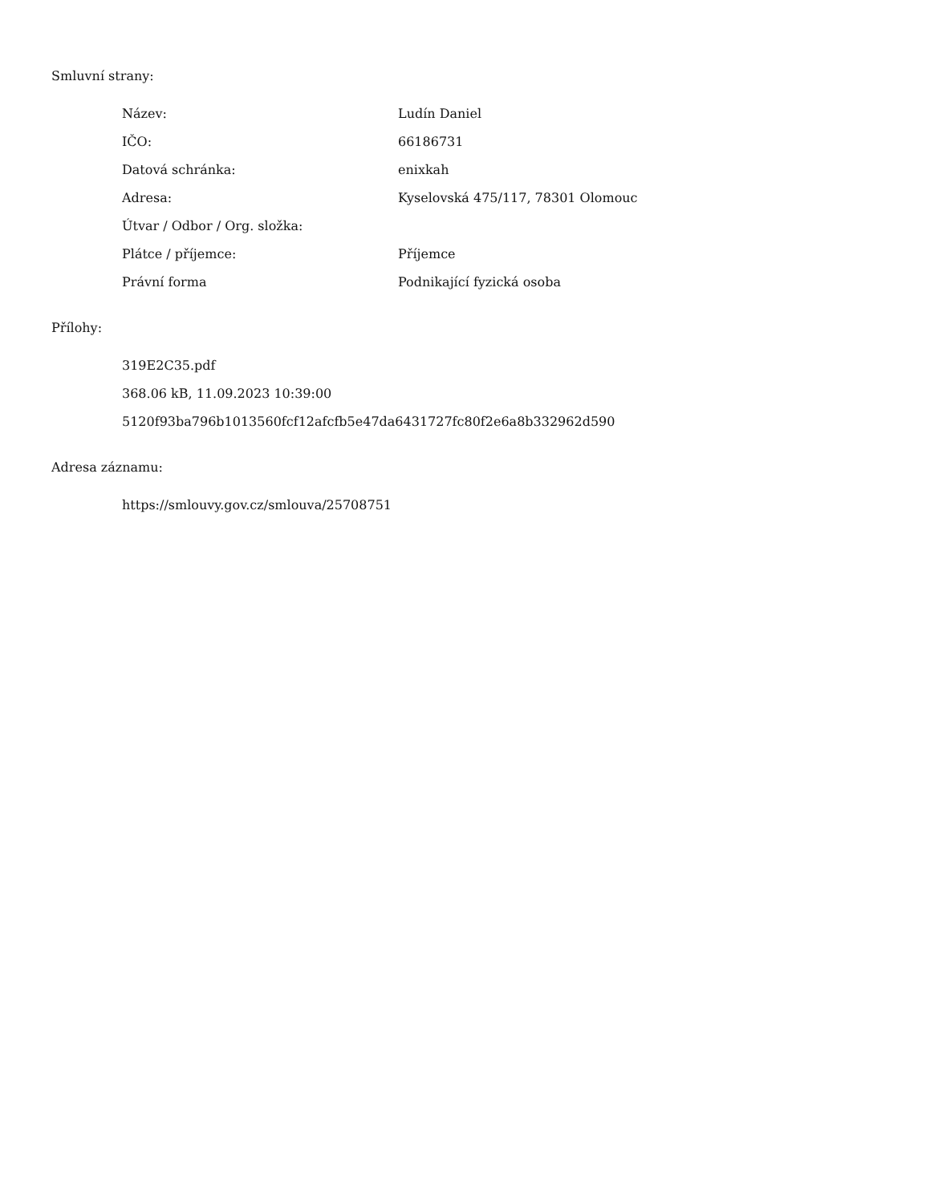Smluvní strany:
| Název: | Ludín Daniel |
| IČO: | 66186731 |
| Datová schránka: | enixkah |
| Adresa: | Kyselovská 475/117, 78301 Olomouc |
| Útvar / Odbor / Org. složka: | |
| Plátce / příjemce: | Příjemce |
| Právní forma | Podnikající fyzická osoba |
Přílohy:
319E2C35.pdf
368.06 kB, 11.09.2023 10:39:00
5120f93ba796b1013560fcf12afcfb5e47da6431727fc80f2e6a8b332962d590
Adresa záznamu:
https://smlouvy.gov.cz/smlouva/25708751